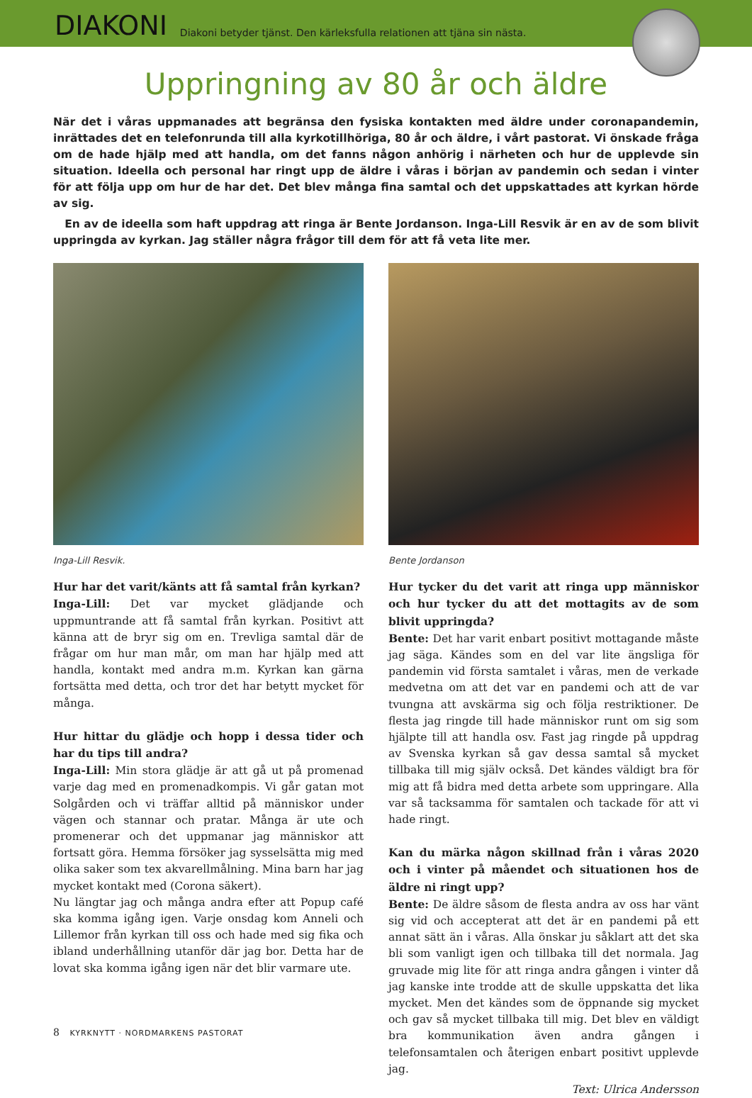DIAKONI
Diakoni betyder tjänst. Den kärleksfulla relationen att tjäna sin nästa.
Uppringning av 80 år och äldre
När det i våras uppmanades att begränsa den fysiska kontakten med äldre under coronapandemin, inrättades det en telefonrunda till alla kyrkotillhöriga, 80 år och äldre, i vårt pastorat. Vi önskade fråga om de hade hjälp med att handla, om det fanns någon anhörig i närheten och hur de upplevde sin situation. Ideella och personal har ringt upp de äldre i våras i början av pandemin och sedan i vinter för att följa upp om hur de har det. Det blev många fina samtal och det uppskattades att kyrkan hörde av sig.
En av de ideella som haft uppdrag att ringa är Bente Jordanson. Inga-Lill Resvik är en av de som blivit uppringda av kyrkan. Jag ställer några frågor till dem för att få veta lite mer.
Inga-Lill Resvik.
Hur har det varit/känts att få samtal från kyrkan?
Inga-Lill: Det var mycket glädjande och uppmuntrande att få samtal från kyrkan. Positivt att känna att de bryr sig om en. Trevliga samtal där de frågar om hur man mår, om man har hjälp med att handla, kontakt med andra m.m. Kyrkan kan gärna fortsätta med detta, och tror det har betytt mycket för många.
Hur hittar du glädje och hopp i dessa tider och har du tips till andra?
Inga-Lill: Min stora glädje är att gå ut på promenad varje dag med en promenadkompis. Vi går gatan mot Solgården och vi träffar alltid på människor under vägen och stannar och pratar. Många är ute och promenerar och det uppmanar jag människor att fortsatt göra. Hemma försöker jag sysselsätta mig med olika saker som tex akvarellmålning. Mina barn har jag mycket kontakt med (Corona säkert).
Nu längtar jag och många andra efter att Popup café ska komma igång igen. Varje onsdag kom Anneli och Lillemor från kyrkan till oss och hade med sig fika och ibland underhållning utanför där jag bor. Detta har de lovat ska komma igång igen när det blir varmare ute.
Bente Jordanson
Hur tycker du det varit att ringa upp människor och hur tycker du att det mottagits av de som blivit uppringda?
Bente: Det har varit enbart positivt mottagande måste jag säga. Kändes som en del var lite ängsliga för pandemin vid första samtalet i våras, men de verkade medvetna om att det var en pandemi och att de var tvungna att avskärma sig och följa restriktioner. De flesta jag ringde till hade människor runt om sig som hjälpte till att handla osv. Fast jag ringde på uppdrag av Svenska kyrkan så gav dessa samtal så mycket tillbaka till mig själv också. Det kändes väldigt bra för mig att få bidra med detta arbete som uppringare. Alla var så tacksamma för samtalen och tackade för att vi hade ringt.
Kan du märka någon skillnad från i våras 2020 och i vinter på måendet och situationen hos de äldre ni ringt upp?
Bente: De äldre såsom de flesta andra av oss har vänt sig vid och accepterat att det är en pandemi på ett annat sätt än i våras. Alla önskar ju såklart att det ska bli som vanligt igen och tillbaka till det normala. Jag gruvade mig lite för att ringa andra gången i vinter då jag kanske inte trodde att de skulle uppskatta det lika mycket. Men det kändes som de öppnande sig mycket och gav så mycket tillbaka till mig. Det blev en väldigt bra kommunikation även andra gången i telefonsamtalen och återigen enbart positivt upplevde jag.
Text: Ulrica Andersson
8 KYRKNYTT · NORDMARKENS PASTORAT